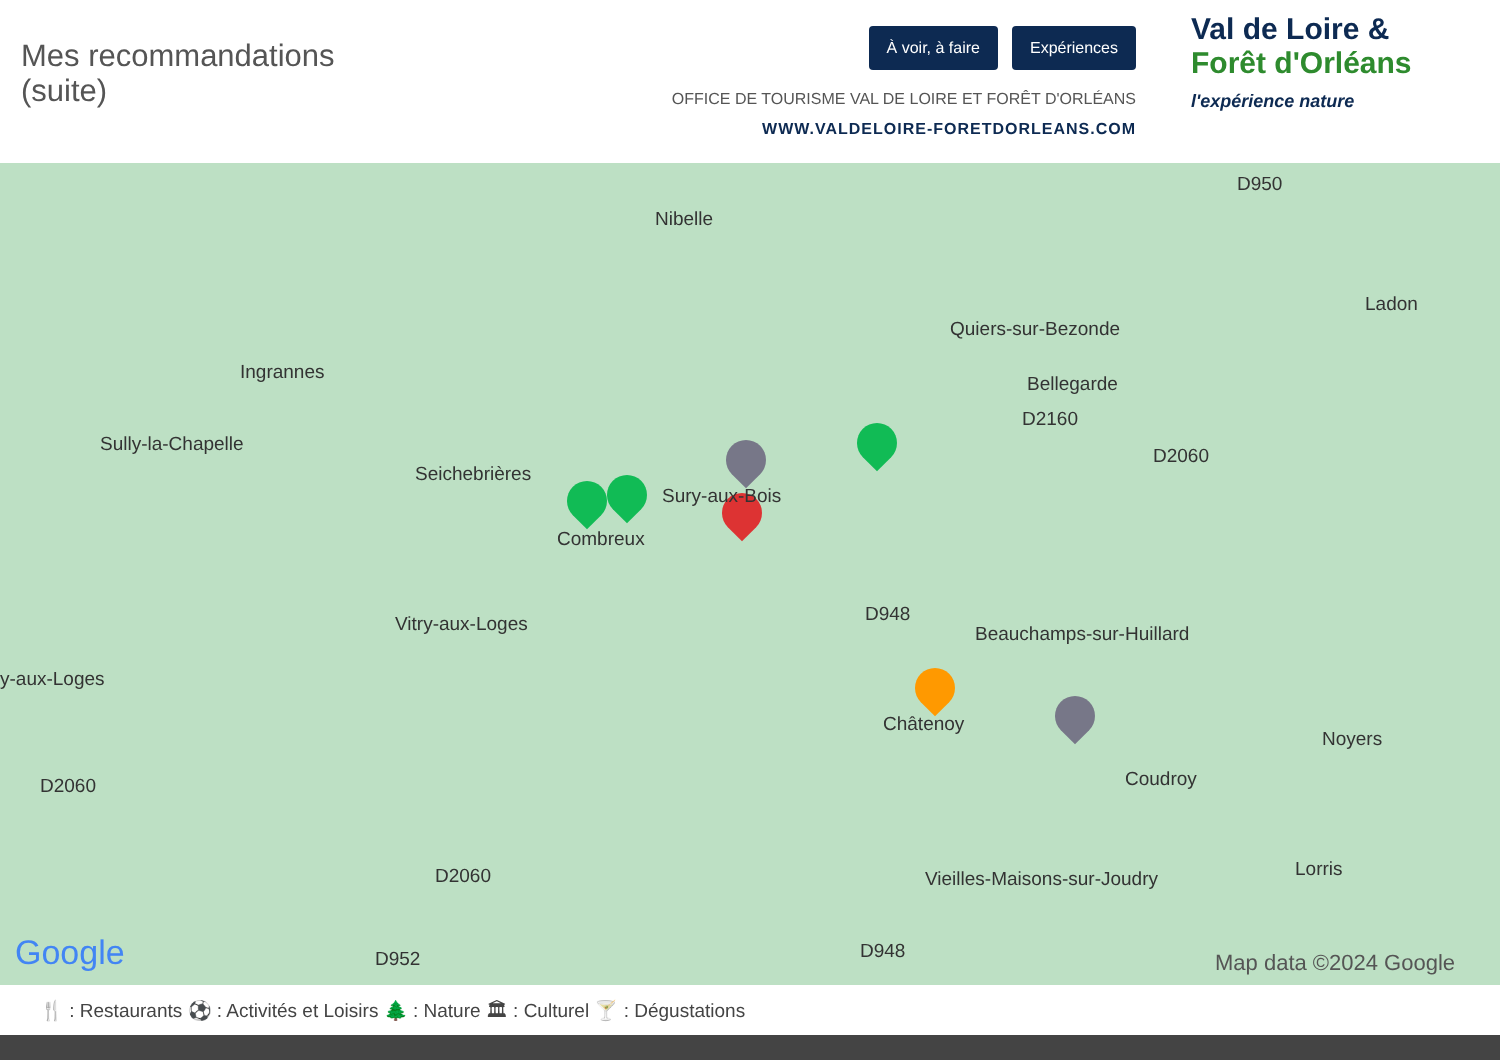Mes recommandations
(suite)
À voir, à faire Expériences
OFFICE DE TOURISME VAL DE LOIRE ET FORÊT D'ORLÉANS
WWW.VALDELOIRE-FORETDORLEANS.COM
Val de Loire &
Forêt d'Orléans
l'expérience nature
Nibelle
Quiers-sur-Bezonde
Ladon
Ingrannes
Bellegarde
Sully-la-Chapelle
Seichebrières
Sury-aux-Bois
Combreux
Vitry-aux-Loges Beauchamps-sur-Huillard
y-aux-Loges
Châtenoy
Noyers
Coudroy
Vieilles-Maisons-sur-Joudry Lorris
D950
D2160
D2060
D948
D2060
D2060
D952 D948 Google Map data ©2024 Google
🍴 : Restaurants ⚽ : Activités et Loisirs 🌲 : Nature 🏛 : Culturel 🍸 : Dégustations